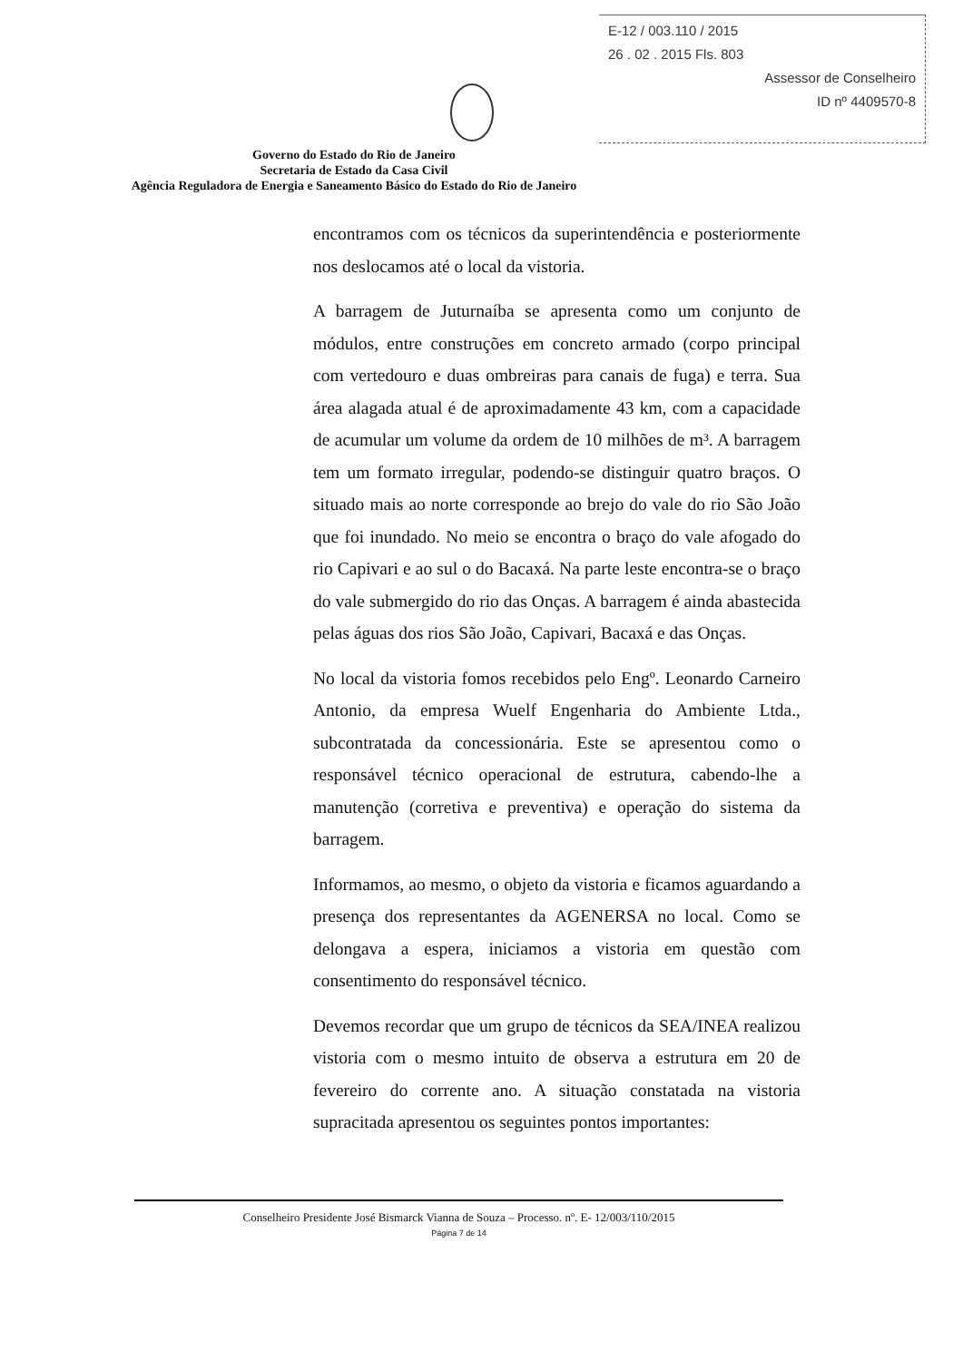E-12 / 003.110 / 2015
26 . 02 . 2015 Fls. 803
Assessor de Conselheiro
ID nº 4409570-8
Governo do Estado do Rio de Janeiro
Secretaria de Estado da Casa Civil
Agência Reguladora de Energia e Saneamento Básico do Estado do Rio de Janeiro
encontramos com os técnicos da superintendência e posteriormente nos deslocamos até o local da vistoria.
A barragem de Juturnaíba se apresenta como um conjunto de módulos, entre construções em concreto armado (corpo principal com vertedouro e duas ombreiras para canais de fuga) e terra. Sua área alagada atual é de aproximadamente 43 km, com a capacidade de acumular um volume da ordem de 10 milhões de m³. A barragem tem um formato irregular, podendo-se distinguir quatro braços. O situado mais ao norte corresponde ao brejo do vale do rio São João que foi inundado. No meio se encontra o braço do vale afogado do rio Capivari e ao sul o do Bacaxá. Na parte leste encontra-se o braço do vale submergido do rio das Onças. A barragem é ainda abastecida pelas águas dos rios São João, Capivari, Bacaxá e das Onças.
No local da vistoria fomos recebidos pelo Engº. Leonardo Carneiro Antonio, da empresa Wuelf Engenharia do Ambiente Ltda., subcontratada da concessionária. Este se apresentou como o responsável técnico operacional de estrutura, cabendo-lhe a manutenção (corretiva e preventiva) e operação do sistema da barragem.
Informamos, ao mesmo, o objeto da vistoria e ficamos aguardando a presença dos representantes da AGENERSA no local. Como se delongava a espera, iniciamos a vistoria em questão com consentimento do responsável técnico.
Devemos recordar que um grupo de técnicos da SEA/INEA realizou vistoria com o mesmo intuito de observa a estrutura em 20 de fevereiro do corrente ano. A situação constatada na vistoria supracitada apresentou os seguintes pontos importantes:
Conselheiro Presidente José Bismarck Vianna de Souza – Processo. nº. E- 12/003/110/2015
Página 7 de 14